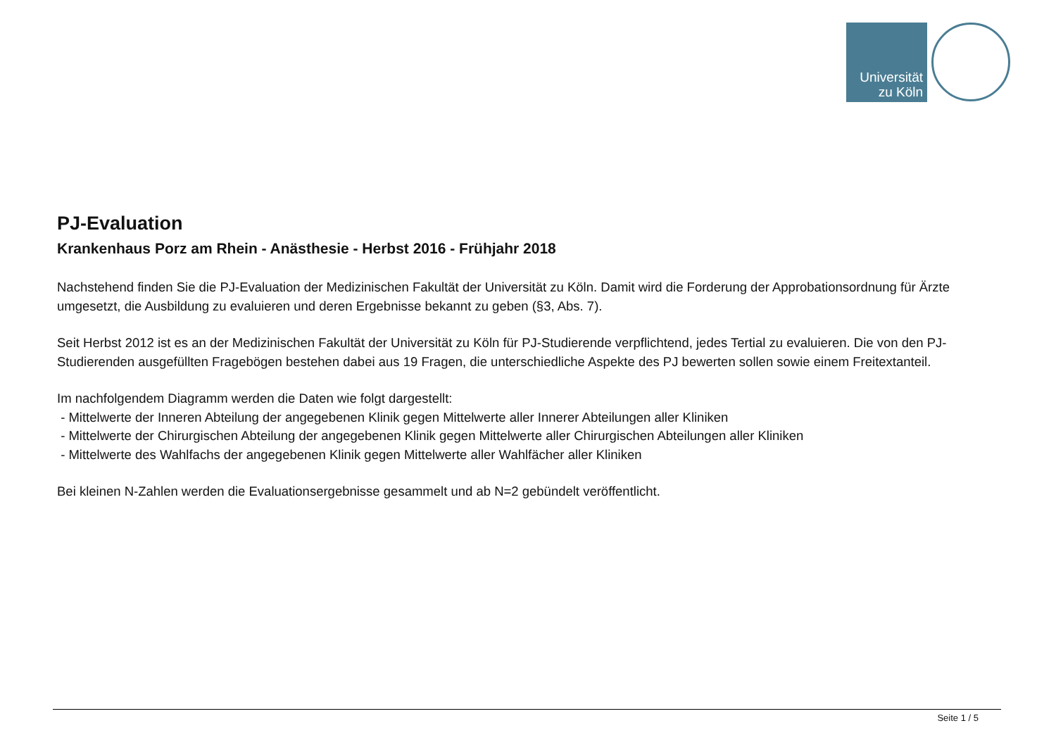Universität
zu Köln
PJ-Evaluation
Krankenhaus Porz am Rhein - Anästhesie - Herbst 2016 - Frühjahr 2018
Nachstehend finden Sie die PJ-Evaluation der Medizinischen Fakultät der Universität zu Köln. Damit wird die Forderung der Approbationsordnung für Ärzte umgesetzt, die Ausbildung zu evaluieren und deren Ergebnisse bekannt zu geben (§3, Abs. 7).
Seit Herbst 2012 ist es an der Medizinischen Fakultät der Universität zu Köln für PJ-Studierende verpflichtend, jedes Tertial zu evaluieren. Die von den PJ-Studierenden ausgefüllten Fragebögen bestehen dabei aus 19 Fragen, die unterschiedliche Aspekte des PJ bewerten sollen sowie einem Freitextanteil.
Im nachfolgendem Diagramm werden die Daten wie folgt dargestellt:
- Mittelwerte der Inneren Abteilung der angegebenen Klinik gegen Mittelwerte aller Innerer Abteilungen aller Kliniken
- Mittelwerte der Chirurgischen Abteilung der angegebenen Klinik gegen Mittelwerte aller Chirurgischen Abteilungen aller Kliniken
- Mittelwerte des Wahlfachs der angegebenen Klinik gegen Mittelwerte aller Wahlfächer aller Kliniken
Bei kleinen N-Zahlen werden die Evaluationsergebnisse gesammelt und ab N=2 gebündelt veröffentlicht.
Seite 1 / 5